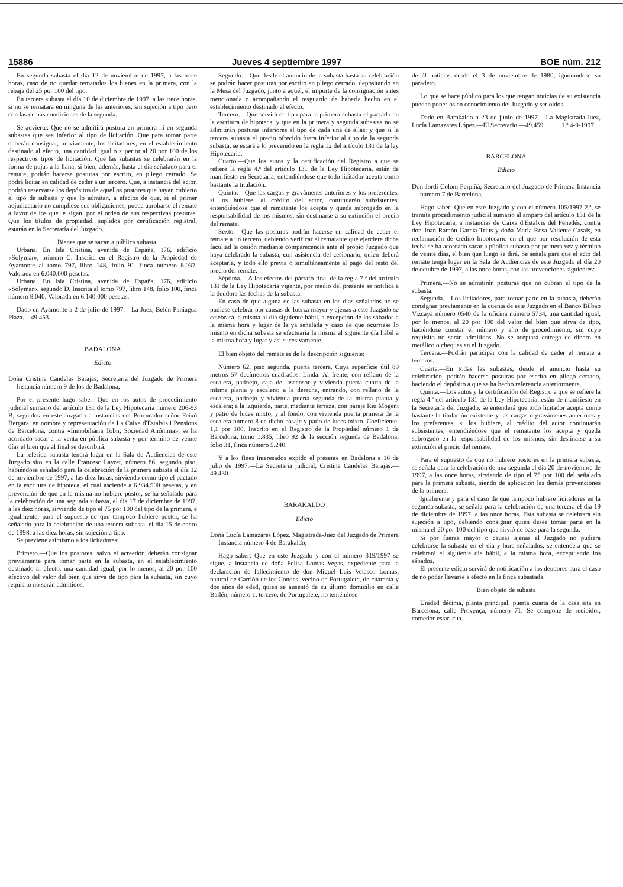15886 Jueves 4 septiembre 1997 BOE núm. 212
En segunda subasta el día 12 de noviembre de 1997, a las trece horas, caso de no quedar rematados los bienes en la primera, con la rebaja del 25 por 100 del tipo.
En tercera subasta el día 10 de diciembre de 1997, a las trece horas, si no se rematara en ninguna de las anteriores, sin sujeción a tipo pero con las demás condiciones de la segunda.
Se advierte: Que no se admitirá postura en primera ni en segunda subastas que sea inferior al tipo de licitación. Que para tomar parte deberán consignar, previamente, los licitadores, en el establecimiento destinado al efecto, una cantidad igual o superior al 20 por 100 de los respectivos tipos de licitación. Que las subastas se celebrarán en la forma de pujas a la llana, si bien, además, hasta el día señalado para el remate, podrán hacerse posturas por escrito, en pliego cerrado. Se podrá licitar en calidad de ceder a un tercero. Que, a instancia del actor, podrán reservarse los depósitos de aquellos postores que hayan cubierto el tipo de subasta y que lo admitan, a efectos de que, si el primer adjudicatario no cumpliese sus obligaciones, pueda aprobarse el remate a favor de los que le sigan, por el orden de sus respectivas posturas. Que los títulos de propiedad, suplidos por certificación registral, estarán en la Secretaría del Juzgado.
Bienes que se sacan a pública subasta
Urbana. En Isla Cristina, avenida de España, 176, edificio «Solymar», primero C. Inscrita en el Registro de la Propiedad de Ayamonte al tomo 797, libro 148, folio 91, finca número 8.037. Valorada en 6.040.000 pesetas.
Urbana. En Isla Cristina, avenida de España, 176, edificio «Solymar», segundo D. Inscrita al tomo 797, libro 148, folio 100, finca número 8.040. Valorada en 6.140.000 pesetas.
Dado en Ayamonte a 2 de julio de 1997.—La Juez, Belén Paniagua Plaza.—49.453.
BADALONA
Edicto
Doña Cristina Candelas Barajas, Secretaria del Juzgado de Primera Instancia número 9 de los de Badalona,
Por el presente hago saber: Que en los autos de procedimiento judicial sumario del artículo 131 de la Ley Hipotecaria número 206-93 B, seguidos en este Juzgado a instancias del Procurador señor Feixó Bergara, en nombre y representación de La Caixa d'Estalvis i Pensions de Barcelona, contra «Inmobiliaria Tobir, Sociedad Anónima», se ha acordado sacar a la venta en pública subasta y por término de veinte días el bien que al final se describirá.
La referida subasta tendrá lugar en la Sala de Audiencias de este Juzgado sito en la calle Francesc Layret, número 86, segundo piso, habiéndose señalado para la celebración de la primera subasta el día 12 de noviembre de 1997, a las diez horas, sirviendo como tipo el pactado en la escritura de hipoteca, el cual asciende a 6.934.500 pesetas, y en prevención de que en la misma no hubiere postor, se ha señalado para la celebración de una segunda subasta, el día 17 de diciembre de 1997, a las diez horas, sirviendo de tipo el 75 por 100 del tipo de la primera, e igualmente, para el supuesto de que tampoco hubiere postor, se ha señalado para la celebración de una tercera subasta, el día 15 de enero de 1998, a las diez horas, sin sujeción a tipo.
Se previene asimismo a los licitadores:
Primero.—Que los postores, salvo el acreedor, deberán consignar previamente para tomar parte en la subasta, en el establecimiento destinado al efecto, una cantidad igual, por lo menos, al 20 por 100 efectivo del valor del bien que sirva de tipo para la subasta, sin cuyo requisito no serán admitidos.
Segundo.—Que desde el anuncio de la subasta hasta su celebración se podrán hacer posturas por escrito en pliego cerrado, depositando en la Mesa del Juzgado, junto a aquél, el importe de la consignación antes mencionada o acompañando el resguardo de haberla hecho en el establecimiento destinado al efecto.
Tercero.—Que servirá de tipo para la primera subasta el pactado en la escritura de hipoteca, y que en la primera y segunda subastas no se admitirán posturas inferiores al tipo de cada una de ellas; y que si la tercera subasta el precio ofrecido fuera inferior al tipo de la segunda subasta, se estará a lo prevenido en la regla 12 del artículo 131 de la ley Hipotecaria.
Cuarto.—Que los autos y la certificación del Registro a que se refiere la regla 4.ª del artículo 131 de la Ley Hipotecaria, están de manifiesto en Secretaría, entendiéndose que todo licitador acepta como bastante la titulación.
Quinto.—Que las cargas y gravámenes anteriores y los preferentes, si los hubiere, al crédito del actor, continuarán subsistentes, entendiéndose que el rematante los acepta y queda subrogado en la responsabilidad de los mismos, sin destinarse a su extinción el precio del remate.
Sexto.—Que las posturas podrán hacerse en calidad de ceder el remate a un tercero, debiendo verificar el rematante que ejerciere dicha facultad la cesión mediante comparecencia ante el propio Juzgado que haya celebrado la subasta, con asistencia del cesionario, quien deberá aceptarla, y todo ello previa o simultáneamente al pago del resto del precio del remate.
Séptima.—A los efectos del párrafo final de la regla 7.ª del artículo 131 de la Ley Hipotecaria vigente, por medio del presente se notifica a la deudora las fechas de la subasta.
En caso de que alguna de las subasta en los días señalados no se pudiese celebrar por causas de fuerza mayor y ajenas a este Juzgado se celebrará la misma al día siguiente hábil, a excepción de los sábados a la misma hora y lugar de la ya señalada y caso de que ocurriese lo mismo en dicha subasta se efectuaría la misma al siguiente día hábil a la misma hora y lugar y así sucesivamente.
El bien objeto del remate es de la descripción siguiente:
Número 62, piso segunda, puerta tercera. Cuya superficie útil 89 metros 57 decímetros cuadrados. Linda: Al frente, con rellano de la escalera, patinejo, caja del ascensor y vivienda puerta cuarta de la misma planta y escalera; a la derecha, entrando, con rellano de la escalera, patinejo y vivienda puerta segunda de la misma planta y escalera; a la izquierda, parte, mediante terraza, con paraje Riu Mogent y patio de luces mixto, y al fondo, con vivienda puerta primera de la escalera número 8 de dicho pasaje y patio de luces mixto. Coeficiente: 1,1 por 100. Inscrito en el Registro de la Propiedad número 1 de Barcelona, tomo 1.835, libro 92 de la sección segunda de Badalona, folio 31, finca número 5.240.
Y a los fines interesados expido el presente en Badalona a 16 de julio de 1997.—La Secretaria judicial, Cristina Candelas Barajas.—49.430.
BARAKALDO
Edicto
Doña Lucía Lamazares López, Magistrada-Juez del Juzgado de Primera Instancia número 4 de Barakaldo,
Hago saber: Que en este Juzgado y con el número 319/1997 se sigue, a instancia de doña Felisa Lomas Vegas, expediente para la declaración de fallecimiento de don Miguel Luis Velasco Lomas, natural de Carrión de los Condes, vecino de Portugalete, de cuarenta y dos años de edad, quien se ausentó de su último domicilio en calle Bailén, número 1, tercero, de Portugalete, no teniéndose
de él noticias desde el 3 de noviembre de 1980, ignorándose su paradero.
Lo que se hace público para los que tengan noticias de su existencia puedan ponerlos en conocimiento del Juzgado y ser oídos.
Dado en Barakaldo a 23 de junio de 1997.—La Magistrada-Juez, Lucía Lamazares López.—El Secretario.—49.459. 1.ª 4-9-1997
BARCELONA
Edicto
Don Jordi Colom Perpiñá, Secretario del Juzgado de Primera Instancia número 7 de Barcelona,
Hago saber: Que en este Juzgado y con el número 105/1997-2.ª, se tramita procedimiento judicial sumario al amparo del artículo 131 de la Ley Hipotecaria, a instancias de Caixa d'Estalvis del Penedés, contra don Joan Ramón García Trius y doña María Rosa Valiente Casals, en reclamación de crédito hipotecario en el que por resolución de esta fecha se ha acordado sacar a pública subasta por primera vez y término de veinte días, el bien que luego se dirá. Se señala para que el acto del remate tenga lugar en la Sala de Audiencias de este Juzgado el día 20 de octubre de 1997, a las once horas, con las prevenciones siguientes:
Primera.—No se admitirán posturas que no cubran el tipo de la subasta.
Segunda.—Los licitadores, para tomar parte en la subasta, deberán consignar previamente en la cuenta de este Juzgado en el Banco Bilbao Vizcaya número 0540 de la oficina número 5734, una cantidad igual, por lo menos, al 20 por 100 del valor del bien que sirva de tipo, haciéndose constar el número y año de procedimiento, sin cuyo requisito no serán admitidos. No se aceptará entrega de dinero en metálico o cheques en el Juzgado.
Tercera.—Podrán participar con la calidad de ceder el remate a terceros.
Cuarta.—En todas las subastas, desde el anuncio hasta su celebración, podrán hacerse posturas por escrito en pliego cerrado, haciendo el depósito a que se ha hecho referencia anteriormente.
Quinta.—Los autos y la certificación del Registro a que se refiere la regla 4.ª del artículo 131 de la Ley Hipotecaria, están de manifiesto en la Secretaría del Juzgado, se entenderá que todo licitador acepta como bastante la titulación existente y las cargas o gravámenes anteriores y los preferentes, si los hubiere, al crédito del actor continuarán subsistentes, entendiéndose que el rematante los acepta y queda subrogado en la responsabilidad de los mismos, sin destinarse a su extinción el precio del remate.
Para el supuesto de que no hubiere postores en la primera subasta, se señala para la celebración de una segunda el día 20 de noviembre de 1997, a las once horas, sirviendo de tipo el 75 por 100 del señalado para la primera subasta, siendo de aplicación las demás prevenciones de la primera.
Igualmente y para el caso de que tampoco hubiere licitadores en la segunda subasta, se señala para la celebración de una tercera el día 19 de diciembre de 1997, a las once horas. Esta subasta se celebrará sin sujeción a tipo, debiendo consignar quien desee tomar parte en la misma el 20 por 100 del tipo que sirvió de base para la segunda.
Si por fuerza mayor o causas ajenas al Juzgado no pudiera celebrarse la subasta en el día y hora señalados, se entenderá que se celebrará el siguiente día hábil, a la misma hora, exceptuando los sábados.
El presente edicto servirá de notificación a los deudores para el caso de no poder llevarse a efecto en la finca subastada.
Bien objeto de subasta
Unidad décima, planta principal, puerta cuarta de la casa sita en Barcelona, calle Provença, número 71. Se compone de recibidor, comedor-estar, cua-